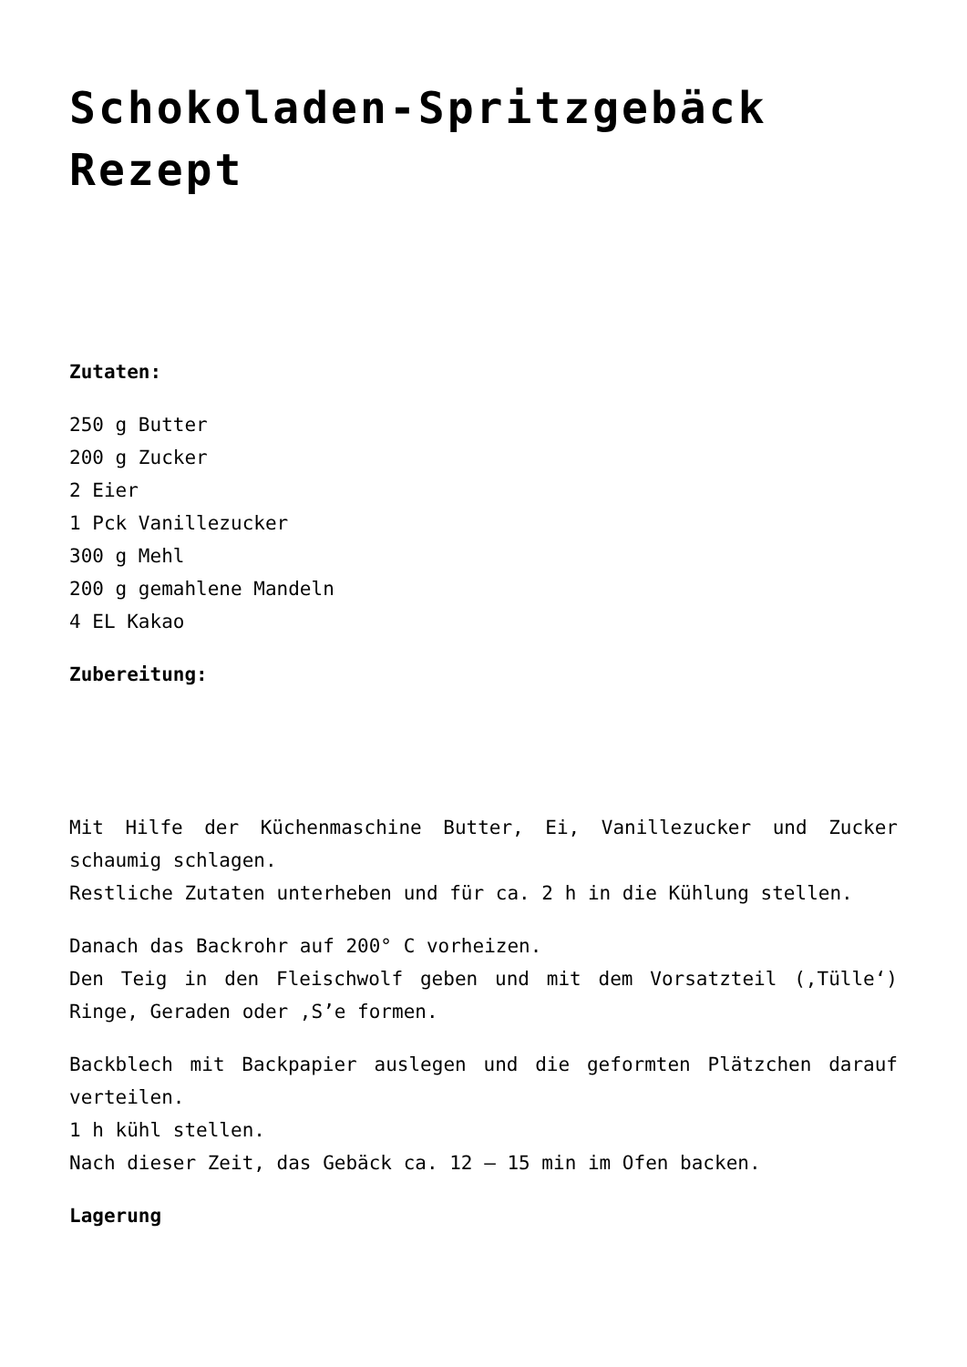Schokoladen-Spritzgebäck Rezept
Zutaten:
250 g Butter
200 g Zucker
2 Eier
1 Pck Vanillezucker
300 g Mehl
200 g gemahlene Mandeln
4 EL Kakao
Zubereitung:
Mit Hilfe der Küchenmaschine Butter, Ei, Vanillezucker und Zucker schaumig schlagen.
Restliche Zutaten unterheben und für ca. 2 h in die Kühlung stellen.
Danach das Backrohr auf 200° C vorheizen.
Den Teig in den Fleischwolf geben und mit dem Vorsatzteil (‚Tülle‘) Ringe, Geraden oder ‚S’e formen.
Backblech mit Backpapier auslegen und die geformten Plätzchen darauf verteilen.
1 h kühl stellen.
Nach dieser Zeit, das Gebäck ca. 12 – 15 min im Ofen backen.
Lagerung